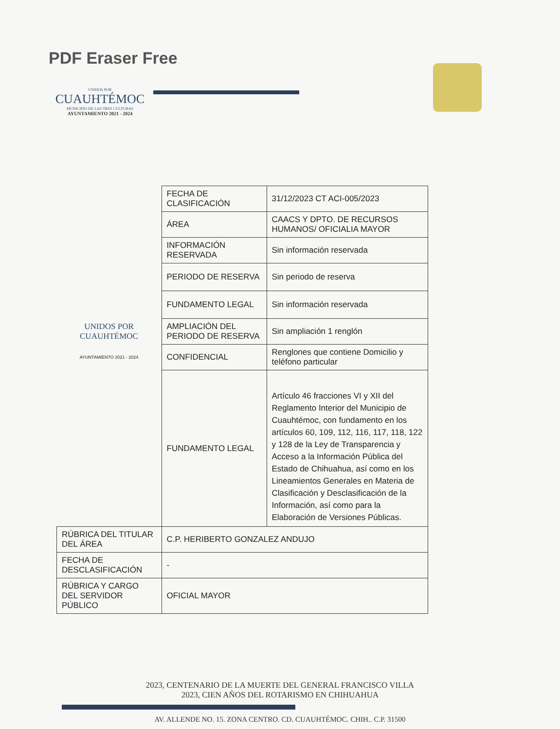PDF Eraser Free
UNIDOS POR
CUAUHTÉMOC
MUNICIPIO DE LAS TRES CULTURAS
AYUNTAMIENTO 2021 - 2024
| | FECHA DE CLASIFICACIÓN | 31/12/2023 CT ACI-005/2023 |
| | ÁREA | CAACS Y DPTO. DE RECURSOS HUMANOS/ OFICIALIA MAYOR |
| | INFORMACIÓN RESERVADA | Sin información reservada |
| | PERIODO DE RESERVA | Sin periodo de reserva |
| | FUNDAMENTO LEGAL | Sin información reservada |
| UNIDOS POR CUAUHTÉMOC | AMPLIACIÓN DEL PERIODO DE RESERVA | Sin ampliación 1 renglón |
| AYUNTAMIENTO 2021 - 2024 | CONFIDENCIAL | Renglones que contiene Domicilio y teléfono particular |
| | FUNDAMENTO LEGAL | Artículo 46 fracciones VI y XII del Reglamento Interior del Municipio de Cuauhtémoc, con fundamento en los artículos 60, 109, 112, 116, 117, 118, 122 y 128 de la Ley de Transparencia y Acceso a la Información Pública del Estado de Chihuahua, así como en los Lineamientos Generales en Materia de Clasificación y Desclasificación de la Información, así como para la Elaboración de Versiones Públicas. |
| RÚBRICA DEL TITULAR DEL ÁREA | C.P. HERIBERTO GONZALEZ ANDUJO | |
| FECHA DE DESCLASIFICACIÓN | - | |
| RÚBRICA Y CARGO DEL SERVIDOR PÚBLICO | OFICIAL MAYOR | |
2023, CENTENARIO DE LA MUERTE DEL GENERAL FRANCISCO VILLA
2023, CIEN AÑOS DEL ROTARISMO EN CHIHUAHUA
AV. ALLENDE NO. 15. ZONA CENTRO. CD. CUAUHTÉMOC. CHIH.. C.P. 31500